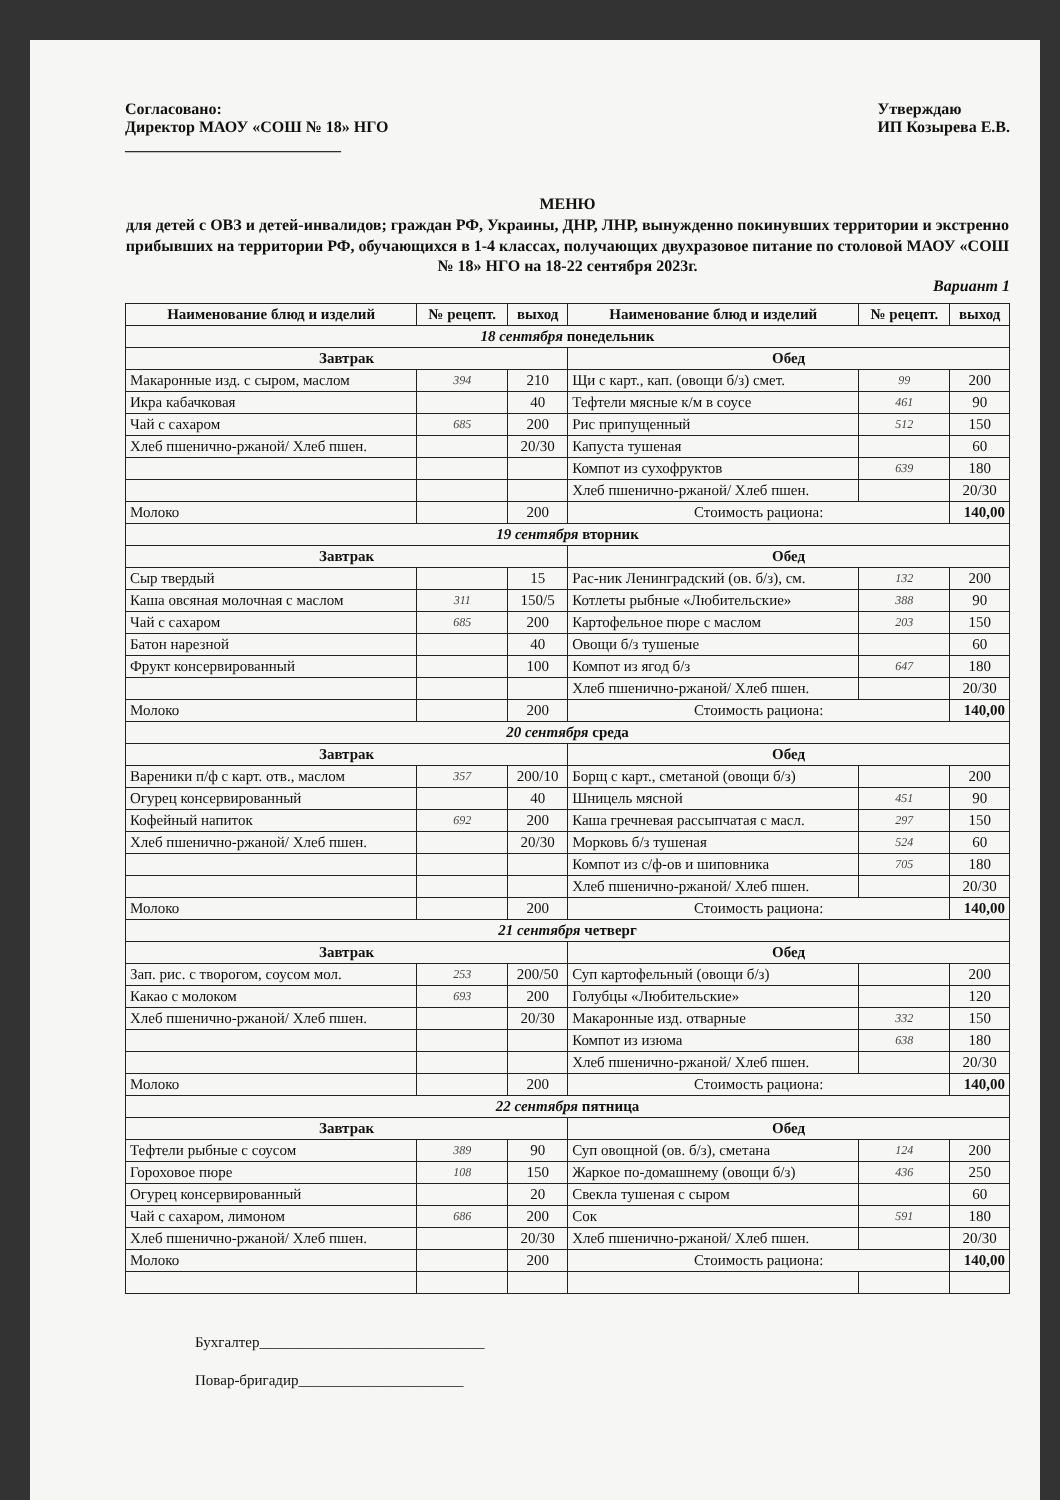Согласовано:
Директор МАОУ «СОШ № 18» НГО
___________________________
Утверждаю
ИП Козырева Е.В.
МЕНЮ
для детей с ОВЗ и детей-инвалидов; граждан РФ, Украины, ДНР, ЛНР, вынужденно покинувших территории и экстренно прибывших на территории РФ, обучающихся в 1-4 классах, получающих двухразовое питание по столовой МАОУ «СОШ № 18» НГО на 18-22 сентября 2023г.
Вариант 1
| Наименование блюд и изделий | № рецепт. | выход | Наименование блюд и изделий | № рецепт. | выход |
| --- | --- | --- | --- | --- | --- |
| 18 сентября понедельник | | | | | |
| Завтрак | | | Обед | | |
| Макаронные изд. с сыром, маслом | 394 | 210 | Щи с карт., кап. (овощи б/з) смет. | 99 | 200 |
| Икра кабачковая | | 40 | Тефтели мясные к/м в соусе | 461 | 90 |
| Чай с сахаром | 685 | 200 | Рис припущенный | 512 | 150 |
| Хлеб пшенично-ржаной/ Хлеб пшен. | | 20/30 | Капуста тушеная | | 60 |
| | | | Компот из сухофруктов | 639 | 180 |
| | | | Хлеб пшенично-ржаной/ Хлеб пшен. | | 20/30 |
| Молоко | | 200 | Стоимость рациона: | | 140,00 |
| 19 сентября вторник | | | | | |
| Завтрак | | | Обед | | |
| Сыр твердый | | 15 | Рас-ник Ленинградский (ов. б/з), см. | 132 | 200 |
| Каша овсяная молочная с маслом | 311 | 150/5 | Котлеты рыбные «Любительские» | 388 | 90 |
| Чай с сахаром | 685 | 200 | Картофельное пюре с маслом | 203 | 150 |
| Батон нарезной | | 40 | Овощи б/з тушеные | | 60 |
| Фрукт консервированный | | 100 | Компот из ягод б/з | 647 | 180 |
| | | | Хлеб пшенично-ржаной/ Хлеб пшен. | | 20/30 |
| Молоко | | 200 | Стоимость рациона: | | 140,00 |
| 20 сентября среда | | | | | |
| Завтрак | | | Обед | | |
| Вареники п/ф с карт. отв., маслом | 357 | 200/10 | Борщ с карт., сметаной (овощи б/з) | | 200 |
| Огурец консервированный | | 40 | Шницель мясной | 451 | 90 |
| Кофейный напиток | 692 | 200 | Каша гречневая рассыпчатая с масл. | 297 | 150 |
| Хлеб пшенично-ржаной/ Хлеб пшен. | | 20/30 | Морковь б/з тушеная | 524 | 60 |
| | | | Компот из с/ф-ов и шиповника | 705 | 180 |
| | | | Хлеб пшенично-ржаной/ Хлеб пшен. | | 20/30 |
| Молоко | | 200 | Стоимость рациона: | | 140,00 |
| 21 сентября четверг | | | | | |
| Завтрак | | | Обед | | |
| Зап. рис. с творогом, соусом мол. | 253 | 200/50 | Суп картофельный (овощи б/з) | | 200 |
| Какао с молоком | 693 | 200 | Голубцы «Любительские» | | 120 |
| Хлеб пшенично-ржаной/ Хлеб пшен. | | 20/30 | Макаронные изд. отварные | 332 | 150 |
| | | | Компот из изюма | 638 | 180 |
| | | | Хлеб пшенично-ржаной/ Хлеб пшен. | | 20/30 |
| Молоко | | 200 | Стоимость рациона: | | 140,00 |
| 22 сентября пятница | | | | | |
| Завтрак | | | Обед | | |
| Тефтели рыбные с соусом | 389 | 90 | Суп овощной (ов. б/з), сметана | 124 | 200 |
| Гороховое пюре | 108 | 150 | Жаркое по-домашнему (овощи б/з) | 436 | 250 |
| Огурец консервированный | | 20 | Свекла тушеная с сыром | | 60 |
| Чай с сахаром, лимоном | 686 | 200 | Сок | 591 | 180 |
| Хлеб пшенично-ржаной/ Хлеб пшен. | | 20/30 | Хлеб пшенично-ржаной/ Хлеб пшен. | | 20/30 |
| Молоко | | 200 | Стоимость рациона: | | 140,00 |
Бухгалтер______________________________
Повар-бригадир______________________